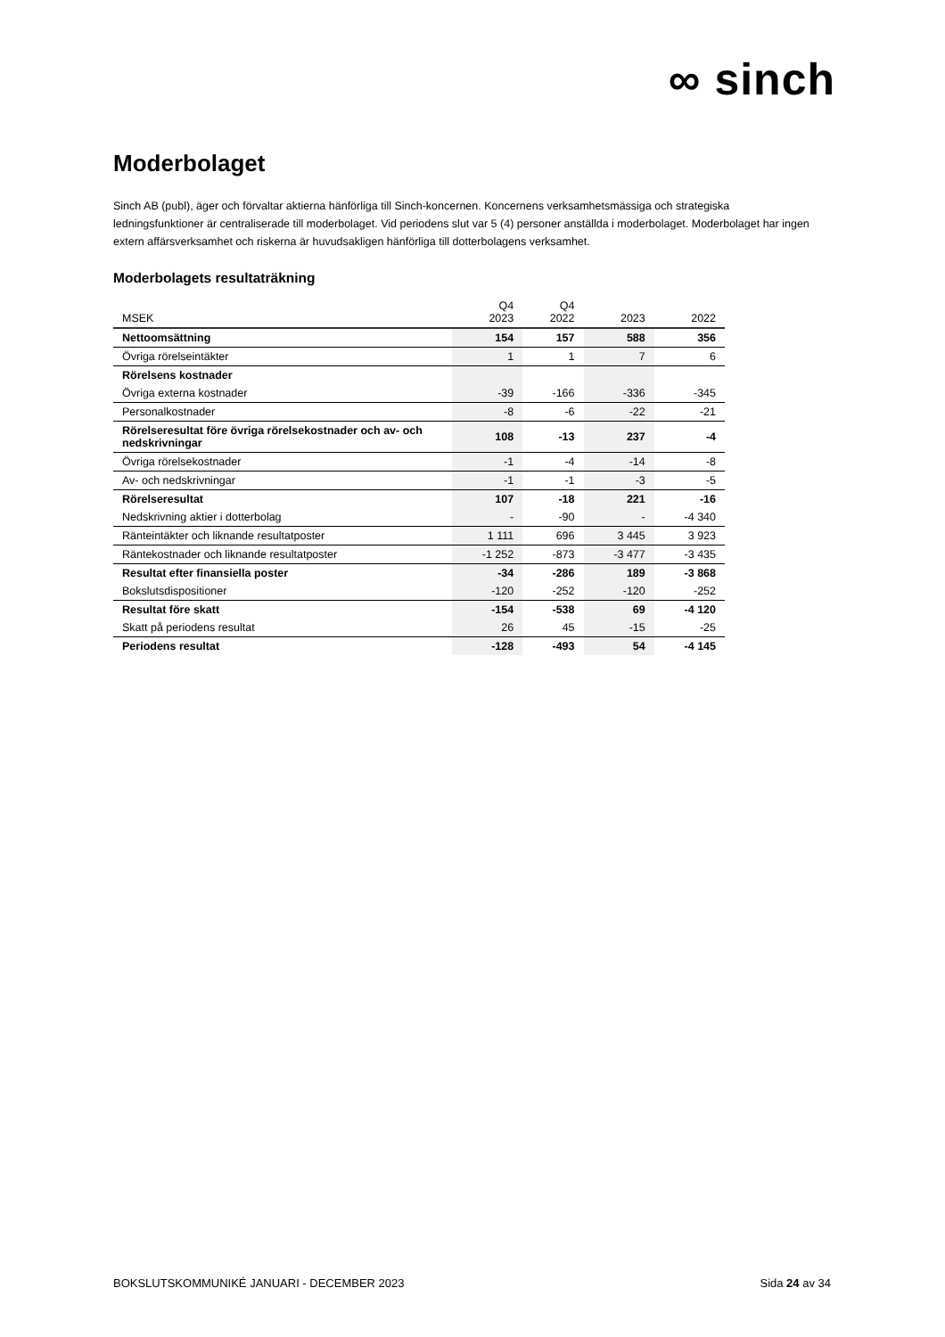∞ sinch
Moderbolaget
Sinch AB (publ), äger och förvaltar aktierna hänförliga till Sinch-koncernen. Koncernens verksamhetsmässiga och strategiska ledningsfunktioner är centraliserade till moderbolaget. Vid periodens slut var 5 (4) personer anställda i moderbolaget. Moderbolaget har ingen extern affärsverksamhet och riskerna är huvudsakligen hänförliga till dotterbolagens verksamhet.
Moderbolagets resultaträkning
| MSEK | Q4 2023 | Q4 2022 | 2023 | 2022 |
| --- | --- | --- | --- | --- |
| Nettoomsättning | 154 | 157 | 588 | 356 |
| Övriga rörelseintäkter | 1 | 1 | 7 | 6 |
| Rörelsens kostnader | | | | |
| Övriga externa kostnader | -39 | -166 | -336 | -345 |
| Personalkostnader | -8 | -6 | -22 | -21 |
| Rörelseresultat före övriga rörelsekostnader och av- och nedskrivningar | 108 | -13 | 237 | -4 |
| Övriga rörelsekostnader | -1 | -4 | -14 | -8 |
| Av- och nedskrivningar | -1 | -1 | -3 | -5 |
| Rörelseresultat | 107 | -18 | 221 | -16 |
| Nedskrivning aktier i dotterbolag | - | -90 | - | -4 340 |
| Ränteintäkter och liknande resultatposter | 1 111 | 696 | 3 445 | 3 923 |
| Räntekostnader och liknande resultatposter | -1 252 | -873 | -3 477 | -3 435 |
| Resultat efter finansiella poster | -34 | -286 | 189 | -3 868 |
| Bokslutsdispositioner | -120 | -252 | -120 | -252 |
| Resultat före skatt | -154 | -538 | 69 | -4 120 |
| Skatt på periodens resultat | 26 | 45 | -15 | -25 |
| Periodens resultat | -128 | -493 | 54 | -4 145 |
BOKSLUTSKOMMUNIKÉ JANUARI - DECEMBER 2023 Sida 24 av 34